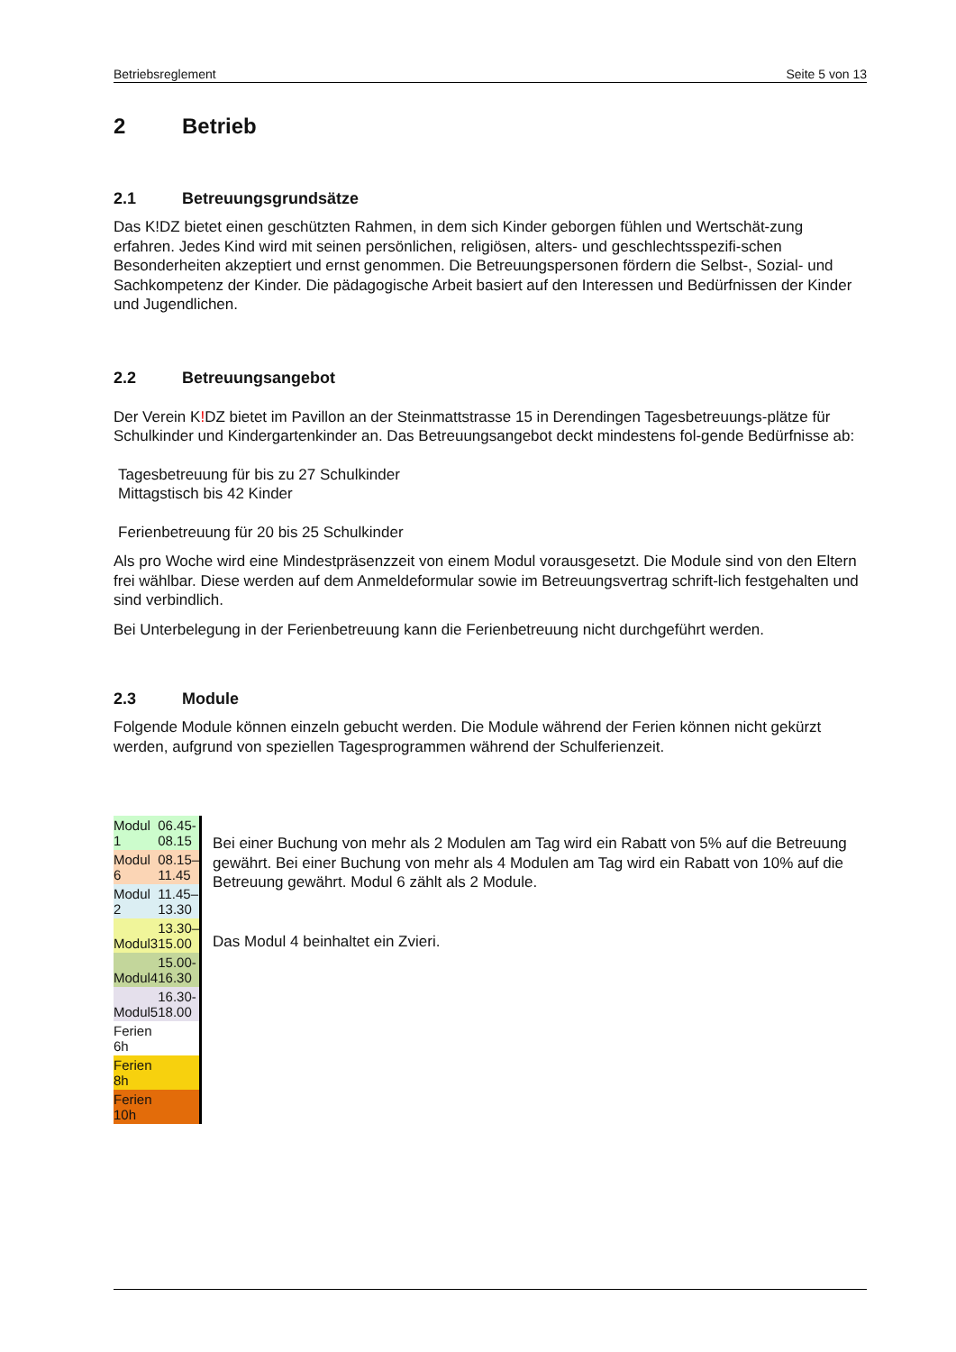Betriebsreglement Seite 5 von 13
2 Betrieb
2.1 Betreuungsgrundsätze
Das K!DZ bietet einen geschützten Rahmen, in dem sich Kinder geborgen fühlen und Wertschät-zung erfahren. Jedes Kind wird mit seinen persönlichen, religiösen, alters- und geschlechtsspezifi-schen Besonderheiten akzeptiert und ernst genommen. Die Betreuungspersonen fördern die Selbst-, Sozial- und Sachkompetenz der Kinder. Die pädagogische Arbeit basiert auf den Interessen und Bedürfnissen der Kinder und Jugendlichen.
2.2 Betreuungsangebot
Der Verein K!DZ bietet im Pavillon an der Steinmattstrasse 15 in Derendingen Tagesbetreuungs-plätze für Schulkinder und Kindergartenkinder an. Das Betreuungsangebot deckt mindestens fol-gende Bedürfnisse ab:
Tagesbetreuung für bis zu 27 Schulkinder
Mittagstisch bis 42 Kinder
Ferienbetreuung für 20 bis 25 Schulkinder
Als pro Woche wird eine Mindestpräsenzzeit von einem Modul vorausgesetzt. Die Module sind von den Eltern frei wählbar. Diese werden auf dem Anmeldeformular sowie im Betreuungsvertrag schrift-lich festgehalten und sind verbindlich.
Bei Unterbelegung in der Ferienbetreuung kann die Ferienbetreuung nicht durchgeführt werden.
2.3 Module
Folgende Module können einzeln gebucht werden. Die Module während der Ferien können nicht gekürzt werden, aufgrund von speziellen Tagesprogrammen während der Schulferienzeit.
| Modul 1 | 06.45-08.15 |
| Modul 6 | 08.15–11.45 |
| Modul 2 | 11.45–13.30 |
| Modul3 | 13.30–15.00 |
| Modul4 | 15.00-16.30 |
| Modul5 | 16.30-18.00 |
| Ferien 6h | |
| Ferien 8h | |
| Ferien 10h | |
Bei einer Buchung von mehr als 2 Modulen am Tag wird ein Rabatt von 5% auf die Betreuung gewährt. Bei einer Buchung von mehr als 4 Modulen am Tag wird ein Rabatt von 10% auf die Betreuung gewährt. Modul 6 zählt als 2 Module.
Das Modul 4 beinhaltet ein Zvieri.